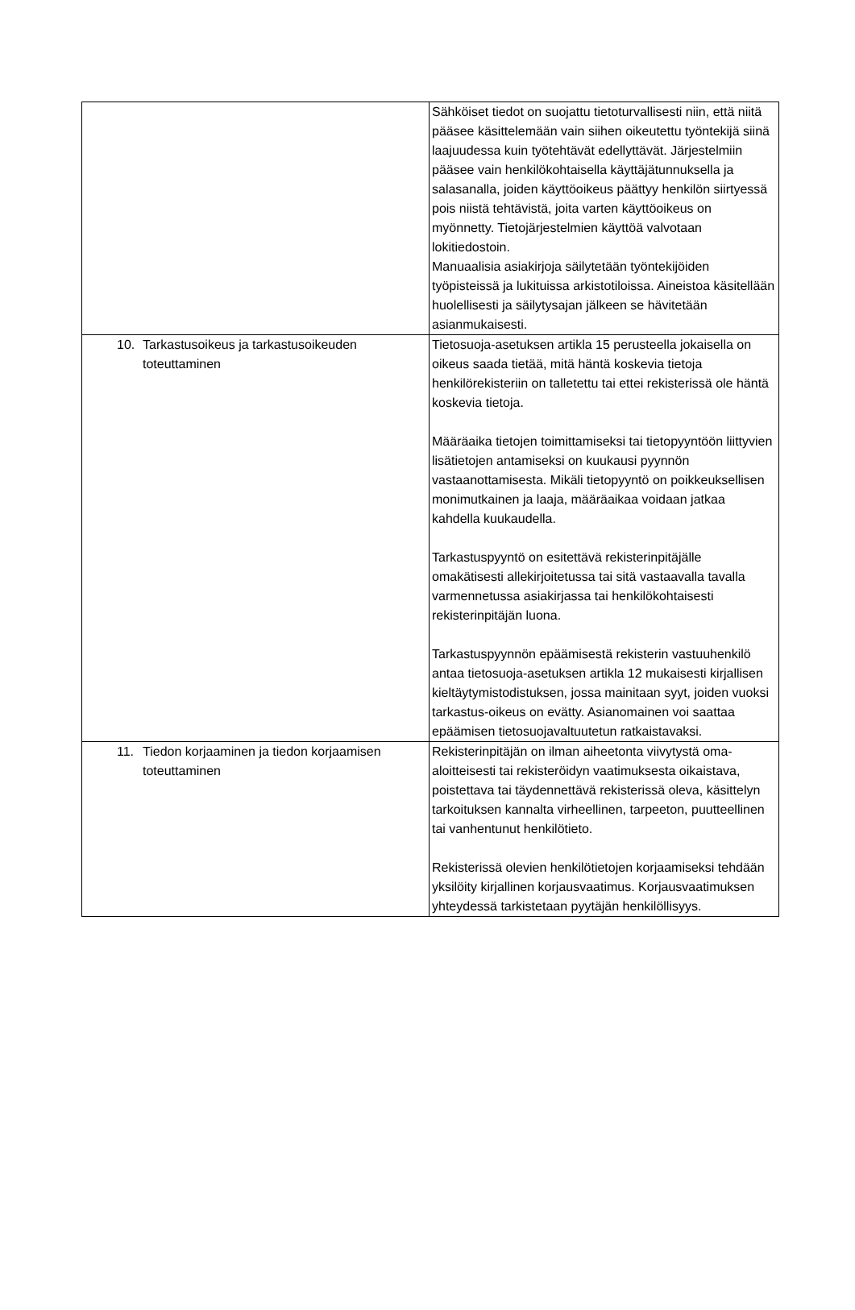| | Sähköiset tiedot on suojattu tietoturvallisesti niin, että niitä pääsee käsittelemään vain siihen oikeutettu työntekijä siinä laajuudessa kuin työtehtävät edellyttävät. Järjestelmiin pääsee vain henkilökohtaisella käyttäjätunnuksella ja salasanalla, joiden käyttöoikeus päättyy henkilön siirtyessä pois niistä tehtävistä, joita varten käyttöoikeus on myönnetty. Tietojärjestelmien käyttöä valvotaan lokitiedostoin. Manuaalisia asiakirjoja säilytetään työntekijöiden työpisteissä ja lukituissa arkistotiloissa. Aineistoa käsitellään huolellisesti ja säilytysajan jälkeen se hävitetään asianmukaisesti. |
| 10. Tarkastusoikeus ja tarkastusoikeuden toteuttaminen | Tietosuoja-asetuksen artikla 15 perusteella jokaisella on oikeus saada tietää, mitä häntä koskevia tietoja henkilörekisteriin on talletettu tai ettei rekisterissä ole häntä koskevia tietoja. Määräaika tietojen toimittamiseksi tai tietopyyntöön liittyvien lisätietojen antamiseksi on kuukausi pyynnön vastaanottamisesta. Mikäli tietopyyntö on poikkeuksellisen monimutkainen ja laaja, määräaikaa voidaan jatkaa kahdella kuukaudella. Tarkastuspyyntö on esitettävä rekisterinpitäjälle omakätisesti allekirjoitetussa tai sitä vastaavalla tavalla varmennetussa asiakirjassa tai henkilökohtaisesti rekisterinpitäjän luona. Tarkastuspyynnön epäämisestä rekisterin vastuuhenkilö antaa tietosuoja-asetuksen artikla 12 mukaisesti kirjallisen kieltäytymistodistuksen, jossa mainitaan syyt, joiden vuoksi tarkastus-oikeus on evätty. Asianomainen voi saattaa epäämisen tietosuojavaltuutetun ratkaistavaksi. |
| 11. Tiedon korjaaminen ja tiedon korjaamisen toteuttaminen | Rekisterinpitäjän on ilman aiheetonta viivytystä oma-aloitteisesti tai rekisteröidyn vaatimuksesta oikaistava, poistettava tai täydennettävä rekisterissä oleva, käsittelyn tarkoituksen kannalta virheellinen, tarpeeton, puutteellinen tai vanhentunut henkilötieto. Rekisterissä olevien henkilötietojen korjaamiseksi tehdään yksilöity kirjallinen korjausvaatimus. Korjausvaatimuksen yhteydessä tarkistetaan pyytäjän henkilöllisyys. |